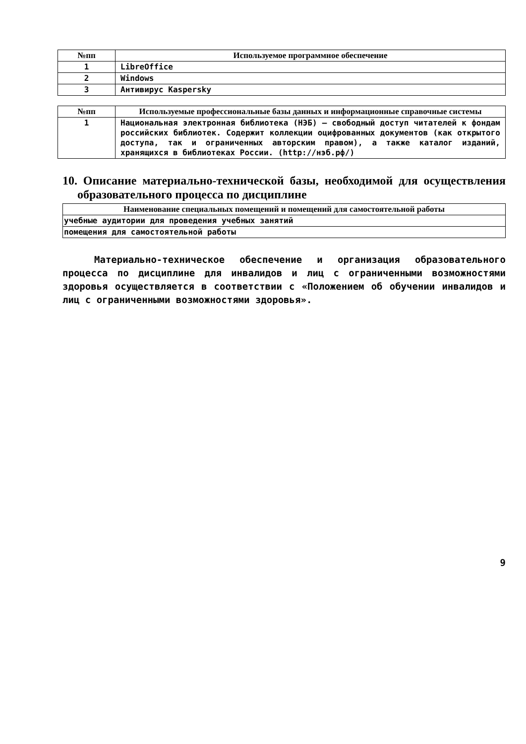| №пп | Используемое программное обеспечение |
| --- | --- |
| 1 | LibreOffice |
| 2 | Windows |
| 3 | Антивирус Kaspersky |
| №пп | Используемые профессиональные базы данных и информационные справочные системы |
| --- | --- |
| 1 | Национальная электронная библиотека (НЭБ) — свободный доступ читателей к фондам российских библиотек. Содержит коллекции оцифрованных документов (как открытого доступа, так и ограниченных авторским правом), а также каталог изданий, хранящихся в библиотеках России. (http://нэб.рф/) |
10. Описание материально-технической базы, необходимой для осуществления образовательного процесса по дисциплине
| Наименование специальных помещений и помещений для самостоятельной работы |
| --- |
| учебные аудитории для проведения учебных занятий |
| помещения для самостоятельной работы |
Материально-техническое обеспечение и организация образовательного процесса по дисциплине для инвалидов и лиц с ограниченными возможностями здоровья осуществляется в соответствии с «Положением об обучении инвалидов и лиц с ограниченными возможностями здоровья».
9